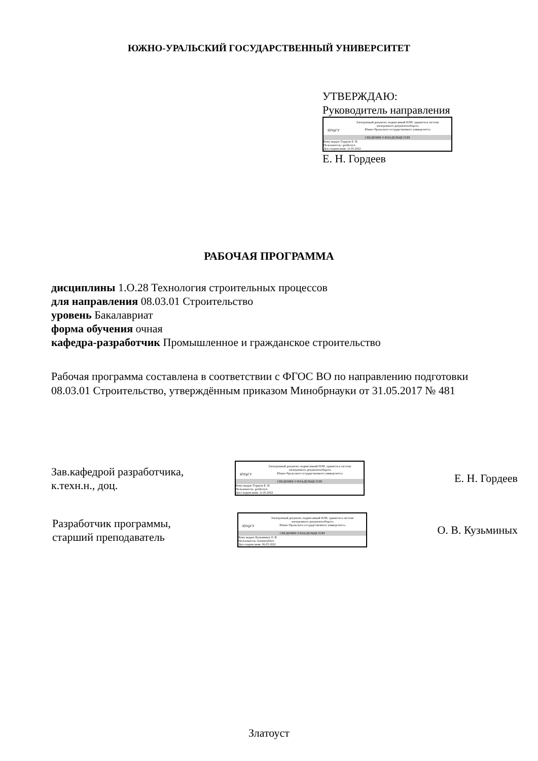ЮЖНО-УРАЛЬСКИЙ ГОСУДАРСТВЕННЫЙ УНИВЕРСИТЕТ
УТВЕРЖДАЮ:
Руководитель направления
ЮУрГУ
Электронный документ, подписанный ПЭП, хранится в системе
электронного документооборота
Южно-Уральского государственного университета
СВЕДЕНИЯ О ВЛАДЕЛЬЦЕ ПЭП
Кому выдан: Гордеев Е. Н.
Пользователь: gordeeven
Дата подписания: 11.05.2022
Е. Н. Гордеев
РАБОЧАЯ ПРОГРАММА
дисциплины 1.О.28 Технология строительных процессов
для направления 08.03.01 Строительство
уровень Бакалавриат
форма обучения очная
кафедра-разработчик Промышленное и гражданское строительство
Рабочая программа составлена в соответствии с ФГОС ВО по направлению подготовки 08.03.01 Строительство, утверждённым приказом Минобрнауки от 31.05.2017 № 481
Зав.кафедрой разработчика,
к.техн.н., доц.
ЮУрГУ
Электронный документ, подписанный ПЭП, хранится в системе
электронного документооборота
Южно-Уральского государственного университета
СВЕДЕНИЯ О ВЛАДЕЛЬЦЕ ПЭП
Кому выдан: Гордеев Е. Н.
Пользователь: gordeeven
Дата подписания: 11.05.2022
Е. Н. Гордеев
Разработчик программы,
старший преподаватель
ЮУрГУ
Электронный документ, подписанный ПЭП, хранится в системе
электронного документооборота
Южно-Уральского государственного университета
СВЕДЕНИЯ О ВЛАДЕЛЬЦЕ ПЭП
Кому выдан: Кузьминых О. В.
Пользователь: kuzminykhov
Дата подписания: 06.05.2022
О. В. Кузьминых
Златоуст